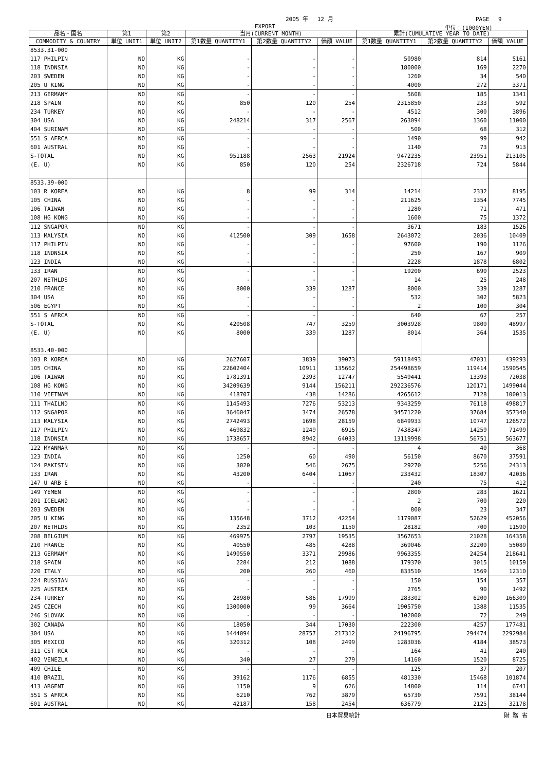2005 年　 12 月 PAGE　 9
EXPORT 単位：(1000YEN)
| 品名・国名 | 第1 | 第2 | 当月(CURRENT MONTH) | | | 累計(CUMULATIVE YEAR TO DATE) | | |
| --- | --- | --- | --- | --- | --- | --- | --- | --- |
| COMMODITY & COUNTRY | 単位 UNIT1 | 単位 UNIT2 | 第1数量 QUANTITY1 | 第2数量 QUANTITY2 | 価額 VALUE | 第1数量 QUANTITY1 | 第2数量 QUANTITY2 | 価額 VALUE |
| 8533.31-000 | | | | | | | | |
| 117 PHILPIN | NO | KG | - | - | - | 50980 | 814 | 5161 |
| 118 INDNSIA | NO | KG | - | - | - | 180000 | 169 | 2270 |
| 203 SWEDEN | NO | KG | - | - | - | 1260 | 34 | 540 |
| 205 U KING | NO | KG | - | - | - | 4000 | 272 | 3371 |
| 213 GERMANY | NO | KG | - | - | - | 5608 | 185 | 1341 |
| 218 SPAIN | NO | KG | 850 | 120 | 254 | 2315850 | 233 | 592 |
| 234 TURKEY | NO | KG | - | - | - | 4512 | 300 | 3896 |
| 304 USA | NO | KG | 248214 | 317 | 2567 | 263094 | 1360 | 11000 |
| 404 SURINAM | NO | KG | - | - | - | 500 | 68 | 312 |
| 551 S AFRCA | NO | KG | - | - | - | 1490 | 99 | 942 |
| 601 AUSTRAL | NO | KG | - | - | - | 1140 | 73 | 913 |
| S-TOTAL | NO | KG | 951188 | 2563 | 21924 | 9472235 | 23951 | 213105 |
| (E. U) | NO | KG | 850 | 120 | 254 | 2326718 | 724 | 5844 |
| 8533.39-000 | | | | | | | | |
| 103 R KOREA | NO | KG | 8 | 99 | 314 | 14214 | 2332 | 8195 |
| 105 CHINA | NO | KG | - | - | - | 211625 | 1354 | 7745 |
| 106 TAIWAN | NO | KG | - | - | - | 1280 | 71 | 471 |
| 108 HG KONG | NO | KG | - | - | - | 1600 | 75 | 1372 |
| 112 SNGAPOR | NO | KG | - | - | - | 3671 | 183 | 1526 |
| 113 MALYSIA | NO | KG | 412500 | 309 | 1658 | 2643072 | 2036 | 10409 |
| 117 PHILPIN | NO | KG | - | - | - | 97600 | 190 | 1126 |
| 118 INDNSIA | NO | KG | - | - | - | 250 | 167 | 909 |
| 123 INDIA | NO | KG | - | - | - | 2228 | 1878 | 6802 |
| 133 IRAN | NO | KG | - | - | - | 19200 | 690 | 2523 |
| 207 NETHLDS | NO | KG | - | - | - | 14 | 25 | 248 |
| 210 FRANCE | NO | KG | 8000 | 339 | 1287 | 8000 | 339 | 1287 |
| 304 USA | NO | KG | - | - | - | 532 | 302 | 5823 |
| 506 EGYPT | NO | KG | - | - | - | 2 | 100 | 304 |
| 551 S AFRCA | NO | KG | - | - | - | 640 | 67 | 257 |
| S-TOTAL | NO | KG | 420508 | 747 | 3259 | 3003928 | 9809 | 48997 |
| (E. U) | NO | KG | 8000 | 339 | 1287 | 8014 | 364 | 1535 |
| 8533.40-000 | | | | | | | | |
| 103 R KOREA | NO | KG | 2627607 | 3839 | 39073 | 59118493 | 47031 | 439293 |
| 105 CHINA | NO | KG | 22602404 | 10911 | 135662 | 254498659 | 119414 | 1590545 |
| 106 TAIWAN | NO | KG | 1781391 | 2393 | 12747 | 5549441 | 13393 | 72038 |
| 108 HG KONG | NO | KG | 34209639 | 9144 | 156211 | 292236576 | 120171 | 1499044 |
| 110 VIETNAM | NO | KG | 418707 | 438 | 14286 | 4265612 | 7128 | 100013 |
| 111 THAILND | NO | KG | 1145493 | 7276 | 53213 | 9343259 | 76118 | 498817 |
| 112 SNGAPOR | NO | KG | 3646047 | 3474 | 26578 | 34571220 | 37684 | 357340 |
| 113 MALYSIA | NO | KG | 2742493 | 1698 | 28159 | 6849933 | 10747 | 126572 |
| 117 PHILPIN | NO | KG | 469832 | 1249 | 6915 | 7438347 | 14259 | 71499 |
| 118 INDNSIA | NO | KG | 1738657 | 8942 | 64033 | 13119998 | 56751 | 563677 |
| 122 MYANMAR | NO | KG | - | - | - | 4 | 40 | 368 |
| 123 INDIA | NO | KG | 1250 | 60 | 490 | 56150 | 8670 | 37591 |
| 124 PAKISTN | NO | KG | 3020 | 546 | 2675 | 29270 | 5256 | 24313 |
| 133 IRAN | NO | KG | 43200 | 6404 | 11067 | 233432 | 18307 | 42036 |
| 147 U ARB E | NO | KG | - | - | - | 240 | 75 | 412 |
| 149 YEMEN | NO | KG | - | - | - | 2800 | 283 | 1621 |
| 201 ICELAND | NO | KG | - | - | - | 2 | 700 | 220 |
| 203 SWEDEN | NO | KG | - | - | - | 800 | 23 | 347 |
| 205 U KING | NO | KG | 135648 | 3712 | 42254 | 1179087 | 52629 | 452056 |
| 207 NETHLDS | NO | KG | 2352 | 103 | 1150 | 28182 | 700 | 11590 |
| 208 BELGIUM | NO | KG | 469975 | 2797 | 19535 | 3567653 | 21028 | 164358 |
| 210 FRANCE | NO | KG | 40550 | 485 | 4288 | 369046 | 32209 | 55089 |
| 213 GERMANY | NO | KG | 1490550 | 3371 | 29986 | 9963355 | 24254 | 218641 |
| 218 SPAIN | NO | KG | 2284 | 212 | 1088 | 179370 | 3015 | 10159 |
| 220 ITALY | NO | KG | 200 | 260 | 460 | 833510 | 1569 | 12310 |
| 224 RUSSIAN | NO | KG | - | - | - | 150 | 154 | 357 |
| 225 AUSTRIA | NO | KG | - | - | - | 2765 | 90 | 1492 |
| 234 TURKEY | NO | KG | 28980 | 586 | 17999 | 283302 | 6200 | 166309 |
| 245 CZECH | NO | KG | 1300000 | 99 | 3664 | 1905750 | 1388 | 11535 |
| 246 SLOVAK | NO | KG | - | - | - | 102000 | 72 | 249 |
| 302 CANADA | NO | KG | 18050 | 344 | 17030 | 222300 | 4257 | 177481 |
| 304 USA | NO | KG | 1444094 | 28757 | 217312 | 24196795 | 294474 | 2292984 |
| 305 MEXICO | NO | KG | 320312 | 108 | 2499 | 1283036 | 4184 | 38573 |
| 311 CST RCA | NO | KG | - | - | - | 164 | 41 | 240 |
| 402 VENEZLA | NO | KG | 340 | 27 | 279 | 14160 | 1520 | 8725 |
| 409 CHILE | NO | KG | - | - | - | 125 | 37 | 207 |
| 410 BRAZIL | NO | KG | 39162 | 1176 | 6855 | 481330 | 15468 | 101874 |
| 413 ARGENT | NO | KG | 1150 | 9 | 626 | 14800 | 114 | 6741 |
| 551 S AFRCA | NO | KG | 6210 | 762 | 3879 | 65730 | 7591 | 38144 |
| 601 AUSTRAL | NO | KG | 42187 | 158 | 2454 | 636779 | 2125 | 32178 |
日本貿易統計 財 務 省